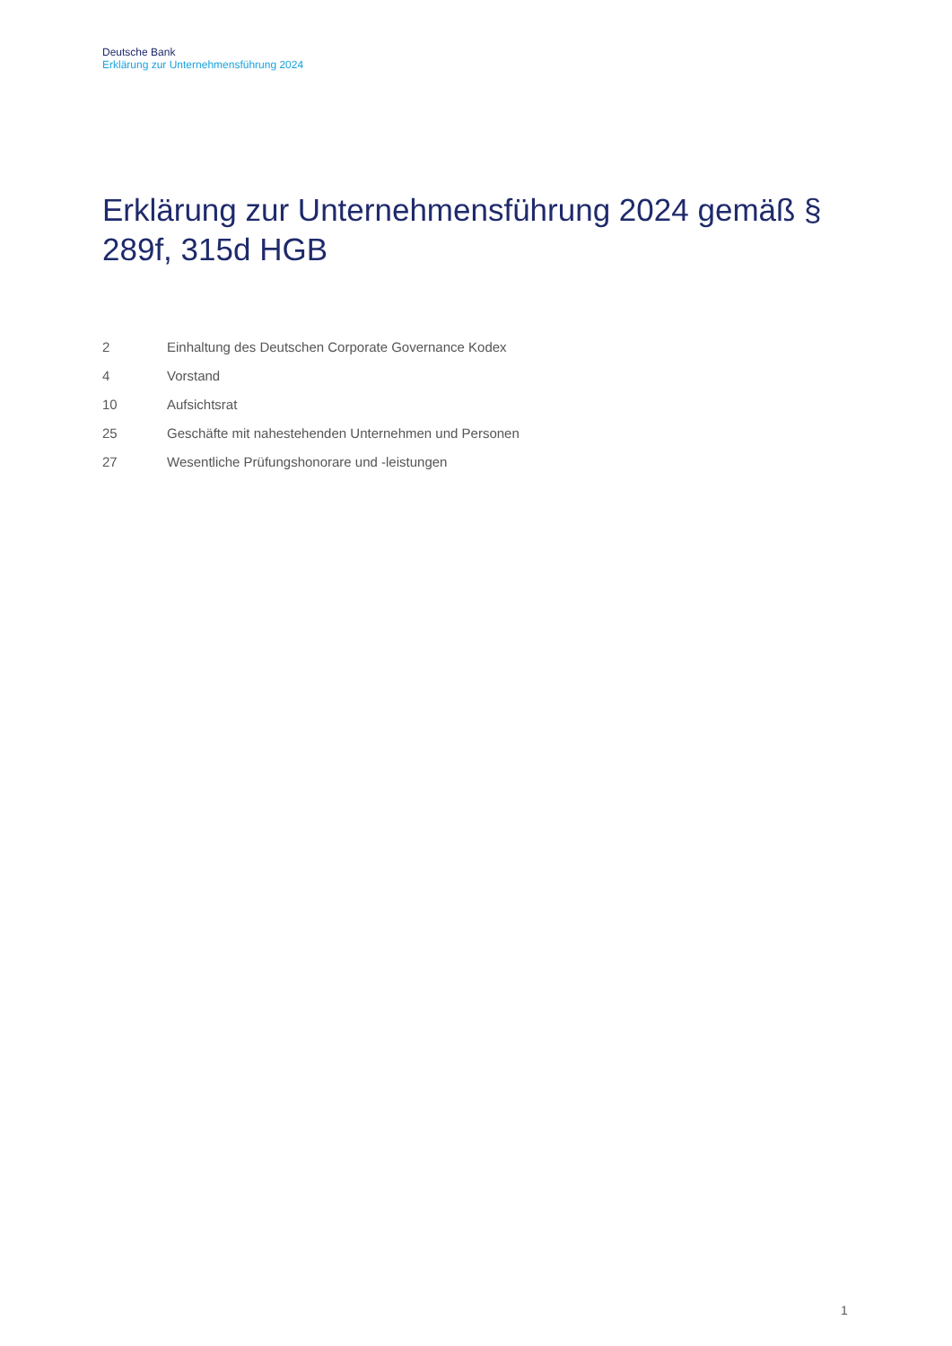Deutsche Bank
Erklärung zur Unternehmensführung 2024
Erklärung zur Unternehmensführung 2024 gemäß § 289f, 315d HGB
2 Einhaltung des Deutschen Corporate Governance Kodex
4 Vorstand
10 Aufsichtsrat
25 Geschäfte mit nahestehenden Unternehmen und Personen
27 Wesentliche Prüfungshonorare und -leistungen
1